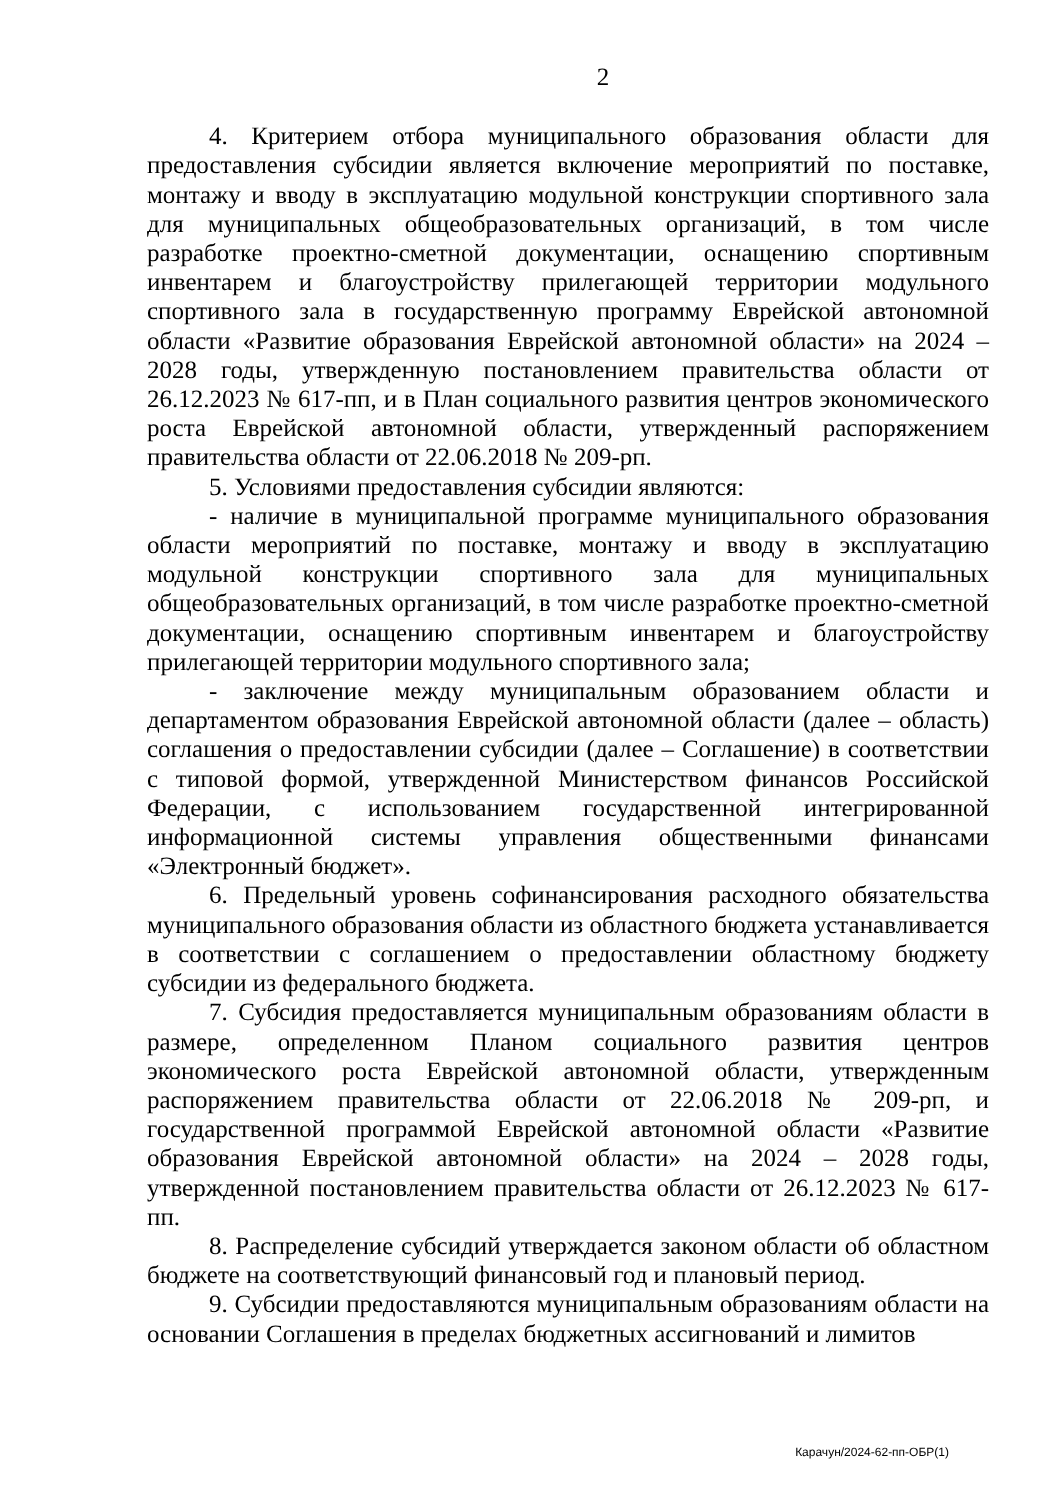2
4. Критерием отбора муниципального образования области для предоставления субсидии является включение мероприятий по поставке, монтажу и вводу в эксплуатацию модульной конструкции спортивного зала для муниципальных общеобразовательных организаций, в том числе разработке проектно-сметной документации, оснащению спортивным инвентарем и благоустройству прилегающей территории модульного спортивного зала в государственную программу Еврейской автономной области «Развитие образования Еврейской автономной области» на 2024 – 2028 годы, утвержденную постановлением правительства области от 26.12.2023 № 617-пп, и в План социального развития центров экономического роста Еврейской автономной области, утвержденный распоряжением правительства области от 22.06.2018 № 209-рп.
5. Условиями предоставления субсидии являются:
- наличие в муниципальной программе муниципального образования области мероприятий по поставке, монтажу и вводу в эксплуатацию модульной конструкции спортивного зала для муниципальных общеобразовательных организаций, в том числе разработке проектно-сметной документации, оснащению спортивным инвентарем и благоустройству прилегающей территории модульного спортивного зала;
- заключение между муниципальным образованием области и департаментом образования Еврейской автономной области (далее – область) соглашения о предоставлении субсидии (далее – Соглашение) в соответствии с типовой формой, утвержденной Министерством финансов Российской Федерации, с использованием государственной интегрированной информационной системы управления общественными финансами «Электронный бюджет».
6. Предельный уровень софинансирования расходного обязательства муниципального образования области из областного бюджета устанавливается в соответствии с соглашением о предоставлении областному бюджету субсидии из федерального бюджета.
7. Субсидия предоставляется муниципальным образованиям области в размере, определенном Планом социального развития центров экономического роста Еврейской автономной области, утвержденным распоряжением правительства области от 22.06.2018 № 209-рп, и государственной программой Еврейской автономной области «Развитие образования Еврейской автономной области» на 2024 – 2028 годы, утвержденной постановлением правительства области от 26.12.2023 № 617-пп.
8. Распределение субсидий утверждается законом области об областном бюджете на соответствующий финансовый год и плановый период.
9. Субсидии предоставляются муниципальным образованиям области на основании Соглашения в пределах бюджетных ассигнований и лимитов
Карачун/2024-62-пп-ОБР(1)